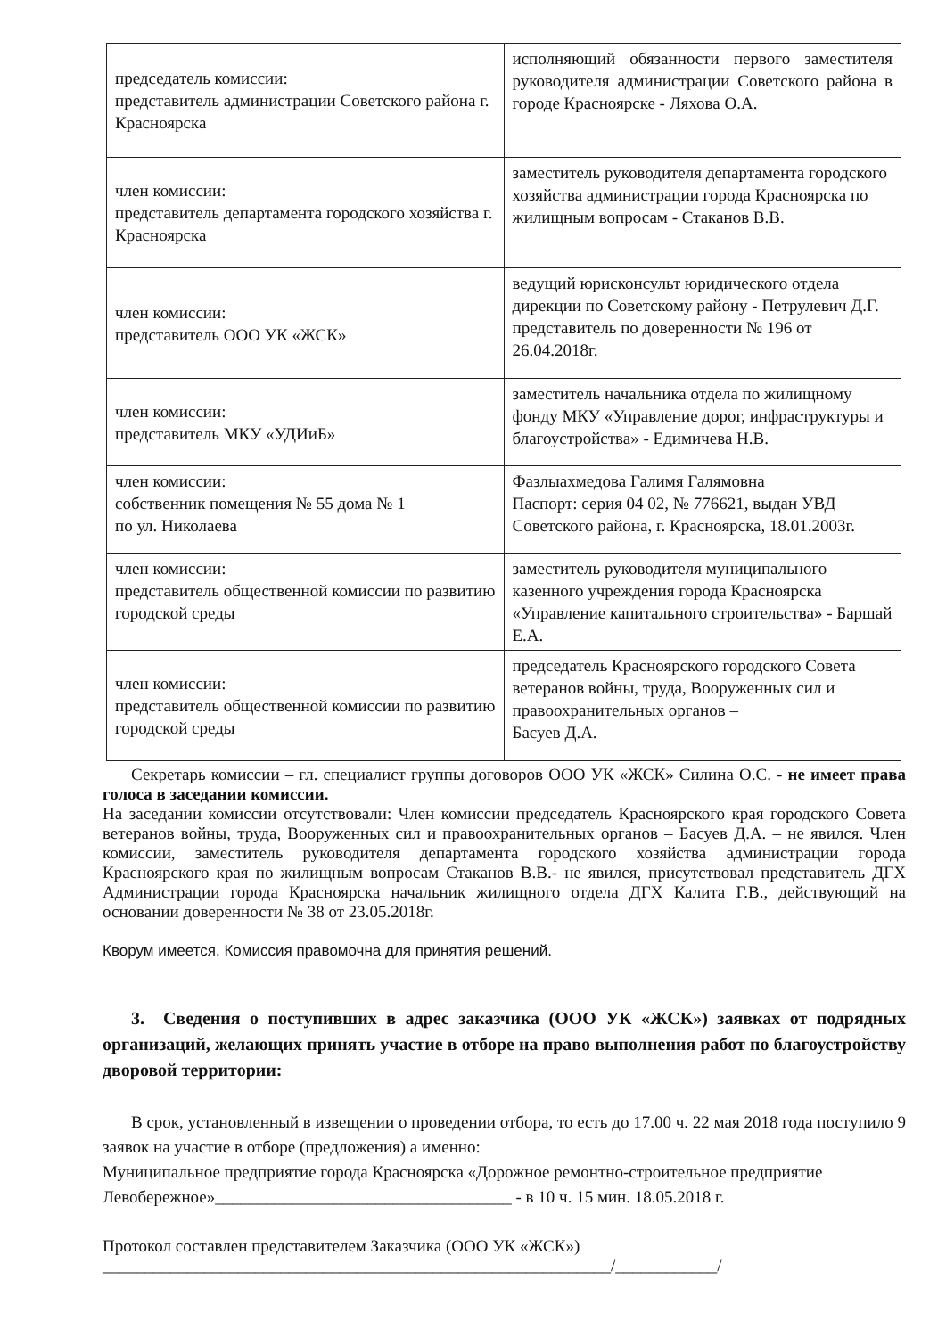| председатель комиссии: представитель администрации Советского района г. Красноярска | исполняющий обязанности первого заместителя руководителя администрации Советского района в городе Красноярске - Ляхова О.А. |
| член комиссии: представитель департамента городского хозяйства г. Красноярска | заместитель руководителя департамента городского хозяйства администрации города Красноярска по жилищным вопросам - Стаканов В.В. |
| член комиссии: представитель ООО УК «ЖСК» | ведущий юрисконсульт юридического отдела дирекции по Советскому району - Петрулевич Д.Г. представитель по доверенности № 196 от 26.04.2018г. |
| член комиссии: представитель МКУ «УДИиБ» | заместитель начальника отдела по жилищному фонду МКУ «Управление дорог, инфраструктуры и благоустройства» - Едимичева Н.В. |
| член комиссии: собственник помещения № 55 дома № 1 по ул. Николаева | Фазлыахмедова Галимя Галямовна Паспорт: серия 04 02, № 776621, выдан УВД Советского района, г. Красноярска, 18.01.2003г. |
| член комиссии: представитель общественной комиссии по развитию городской среды | заместитель руководителя муниципального казенного учреждения города Красноярска «Управление капитального строительства» - Баршай Е.А. |
| член комиссии: представитель общественной комиссии по развитию городской среды | председатель Красноярского городского Совета ветеранов войны, труда, Вооруженных сил и правоохранительных органов – Басуев Д.А. |
Секретарь комиссии – гл. специалист группы договоров ООО УК «ЖСК» Силина О.С. - не имеет права голоса в заседании комиссии.
На заседании комиссии отсутствовали: Член комиссии председатель Красноярского края городского Совета ветеранов войны, труда, Вооруженных сил и правоохранительных органов – Басуев Д.А. – не явился. Член комиссии, заместитель руководителя департамента городского хозяйства администрации города Красноярского края по жилищным вопросам Стаканов В.В.- не явился, присутствовал представитель ДГХ Администрации города Красноярска начальник жилищного отдела ДГХ Калита Г.В., действующий на основании доверенности № 38 от 23.05.2018г.
Кворум имеется. Комиссия правомочна для принятия решений.
3. Сведения о поступивших в адрес заказчика (ООО УК «ЖСК») заявках от подрядных организаций, желающих принять участие в отборе на право выполнения работ по благоустройству дворовой территории:
В срок, установленный в извещении о проведении отбора, то есть до 17.00 ч. 22 мая 2018 года поступило 9 заявок на участие в отборе (предложения) а именно:
Муниципальное предприятие города Красноярска «Дорожное ремонтно-строительное предприятие Левобережное»___________________________________ - в 10 ч. 15 мин. 18.05.2018 г.
Протокол составлен представителем Заказчика (ООО УК «ЖСК»)
____________________________________________________________/____________/